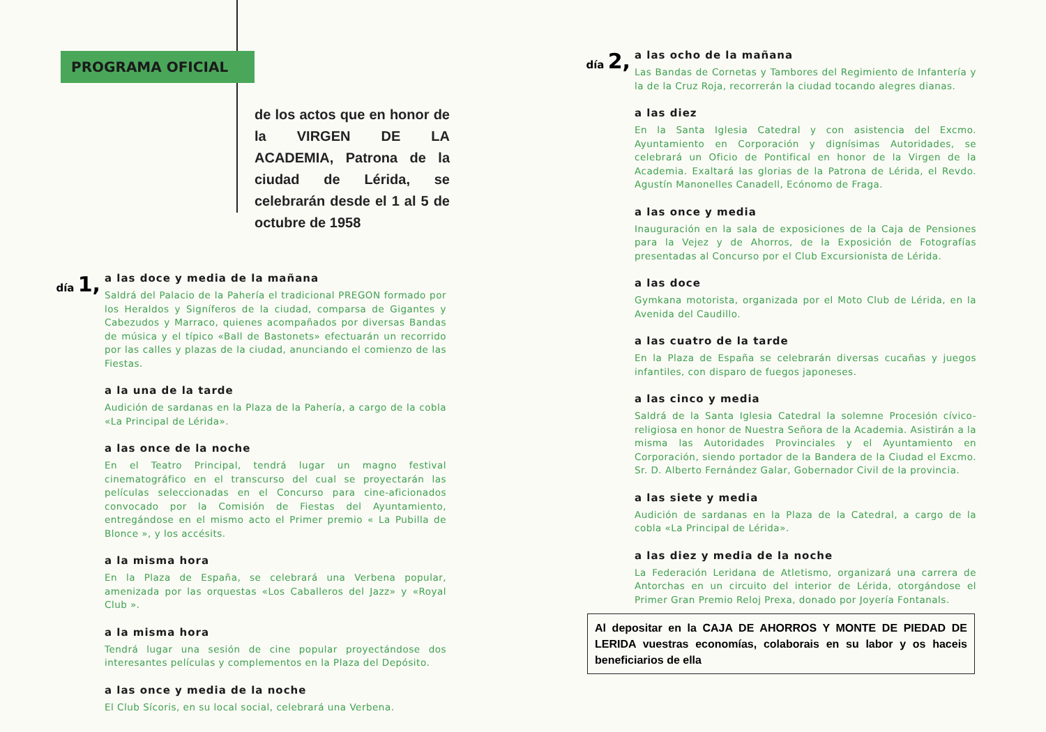PROGRAMA OFICIAL
de los actos que en honor de la VIRGEN DE LA ACADEMIA, Patrona de la ciudad de Lérida, se celebrarán desde el 1 al 5 de octubre de 1958
día 1,
a las doce y media de la mañana
Saldrá del Palacio de la Pahería el tradicional PREGON formado por los Heraldos y Signíferos de la ciudad, comparsa de Gigantes y Cabezudos y Marraco, quienes acompañados por diversas Bandas de música y el típico «Ball de Bastonets» efectuarán un recorrido por las calles y plazas de la ciudad, anunciando el comienzo de las Fiestas.
a la una de la tarde
Audición de sardanas en la Plaza de la Pahería, a cargo de la cobla «La Principal de Lérida».
a las once de la noche
En el Teatro Principal, tendrá lugar un magno festival cinematográfico en el transcurso del cual se proyectarán las películas seleccionadas en el Concurso para cine-aficionados convocado por la Comisión de Fiestas del Ayuntamiento, entregándose en el mismo acto el Primer premio « La Pubilla de Blonce », y los accésits.
a la misma hora
En la Plaza de España, se celebrará una Verbena popular, amenizada por las orquestas «Los Caballeros del Jazz» y «Royal Club ».
a la misma hora
Tendrá lugar una sesión de cine popular proyectándose dos interesantes películas y complementos en la Plaza del Depósito.
a las once y media de la noche
El Club Sícoris, en su local social, celebrará una Verbena.
día 2,
a las ocho de la mañana
Las Bandas de Cornetas y Tambores del Regimiento de Infantería y la de la Cruz Roja, recorrerán la ciudad tocando alegres dianas.
a las diez
En la Santa Iglesia Catedral y con asistencia del Excmo. Ayuntamiento en Corporación y dignísimas Autoridades, se celebrará un Oficio de Pontifical en honor de la Virgen de la Academia. Exaltará las glorias de la Patrona de Lérida, el Revdo. Agustín Manonelles Canadell, Ecónomo de Fraga.
a las once y media
Inauguración en la sala de exposiciones de la Caja de Pensiones para la Vejez y de Ahorros, de la Exposición de Fotografías presentadas al Concurso por el Club Excursionista de Lérida.
a las doce
Gymkana motorista, organizada por el Moto Club de Lérida, en la Avenida del Caudillo.
a las cuatro de la tarde
En la Plaza de España se celebrarán diversas cucañas y juegos infantiles, con disparo de fuegos japoneses.
a las cinco y media
Saldrá de la Santa Iglesia Catedral la solemne Procesión cívico-religiosa en honor de Nuestra Señora de la Academia. Asistirán a la misma las Autoridades Provinciales y el Ayuntamiento en Corporación, siendo portador de la Bandera de la Ciudad el Excmo. Sr. D. Alberto Fernández Galar, Gobernador Civil de la provincia.
a las siete y media
Audición de sardanas en la Plaza de la Catedral, a cargo de la cobla «La Principal de Lérida».
a las diez y media de la noche
La Federación Leridana de Atletismo, organizará una carrera de Antorchas en un circuito del interior de Lérida, otorgándose el Primer Gran Premio Reloj Prexa, donado por Joyería Fontanals.
Al depositar en la CAJA DE AHORROS Y MONTE DE PIEDAD DE LERIDA vuestras economías, colaborais en su labor y os haceis beneficiarios de ella